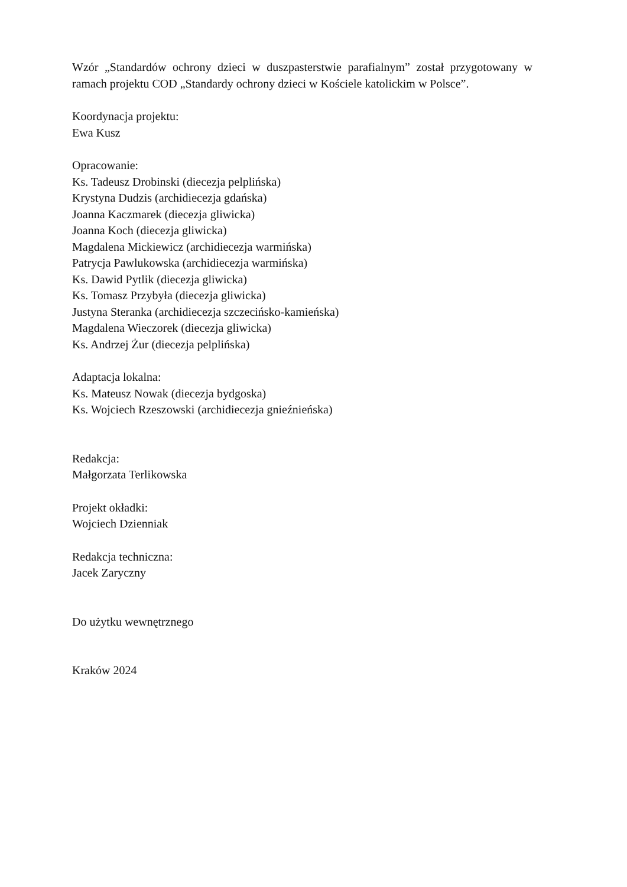Wzór „Standardów ochrony dzieci w duszpasterstwie parafialnym” został przygotowany w ramach projektu COD „Standardy ochrony dzieci w Kościele katolickim w Polsce”.
Koordynacja projektu:
Ewa Kusz
Opracowanie:
Ks. Tadeusz Drobinski (diecezja pelplińska)
Krystyna Dudzis (archidiecezja gdańska)
Joanna Kaczmarek (diecezja gliwicka)
Joanna Koch (diecezja gliwicka)
Magdalena Mickiewicz (archidiecezja warmińska)
Patrycja Pawlukowska (archidiecezja warmińska)
Ks. Dawid Pytlik (diecezja gliwicka)
Ks. Tomasz Przybyła (diecezja gliwicka)
Justyna Steranka (archidiecezja szczecińsko-kamieńska)
Magdalena Wieczorek (diecezja gliwicka)
Ks. Andrzej Żur (diecezja pelplińska)
Adaptacja lokalna:
Ks. Mateusz Nowak (diecezja bydgoska)
Ks. Wojciech Rzeszowski (archidiecezja gnieźnieńska)
Redakcja:
Małgorzata Terlikowska
Projekt okładki:
Wojciech Dzienniak
Redakcja techniczna:
Jacek Zaryczny
Do użytku wewnętrznego
Kraków 2024